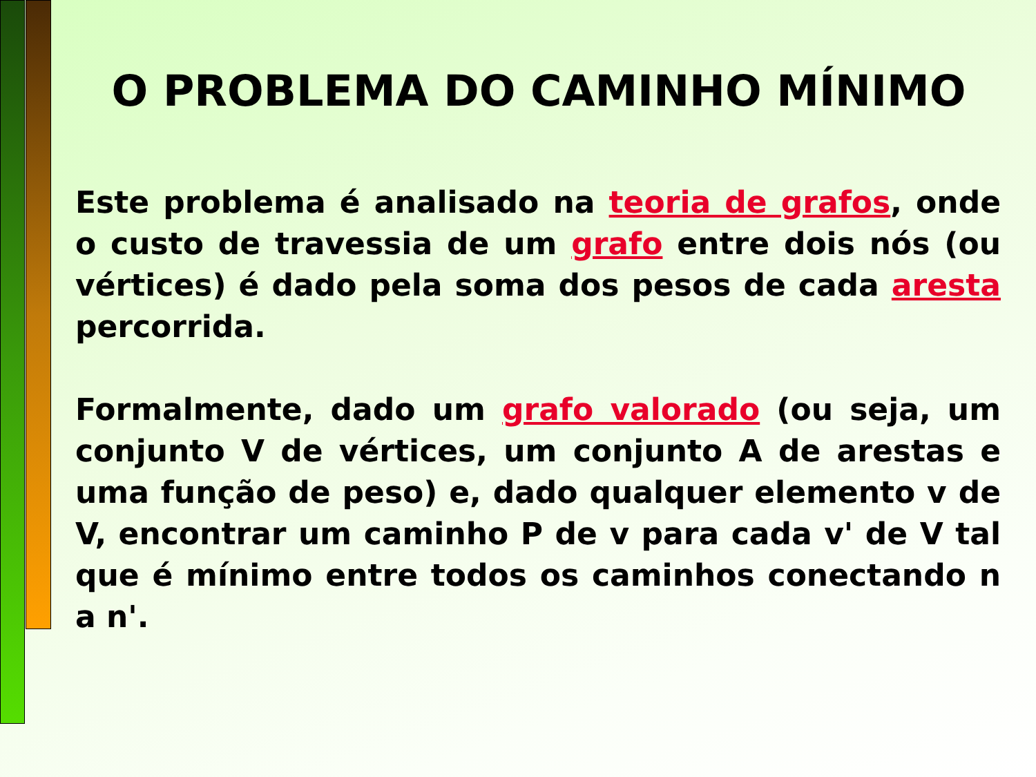O PROBLEMA DO CAMINHO MÍNIMO
Este problema é analisado na teoria de grafos, onde o custo de travessia de um grafo entre dois nós (ou vértices) é dado pela soma dos pesos de cada aresta percorrida.
Formalmente, dado um grafo valorado (ou seja, um conjunto V de vértices, um conjunto A de arestas e uma função de peso) e, dado qualquer elemento v de V, encontrar um caminho P de v para cada v' de V tal que é mínimo entre todos os caminhos conectando n a n'.